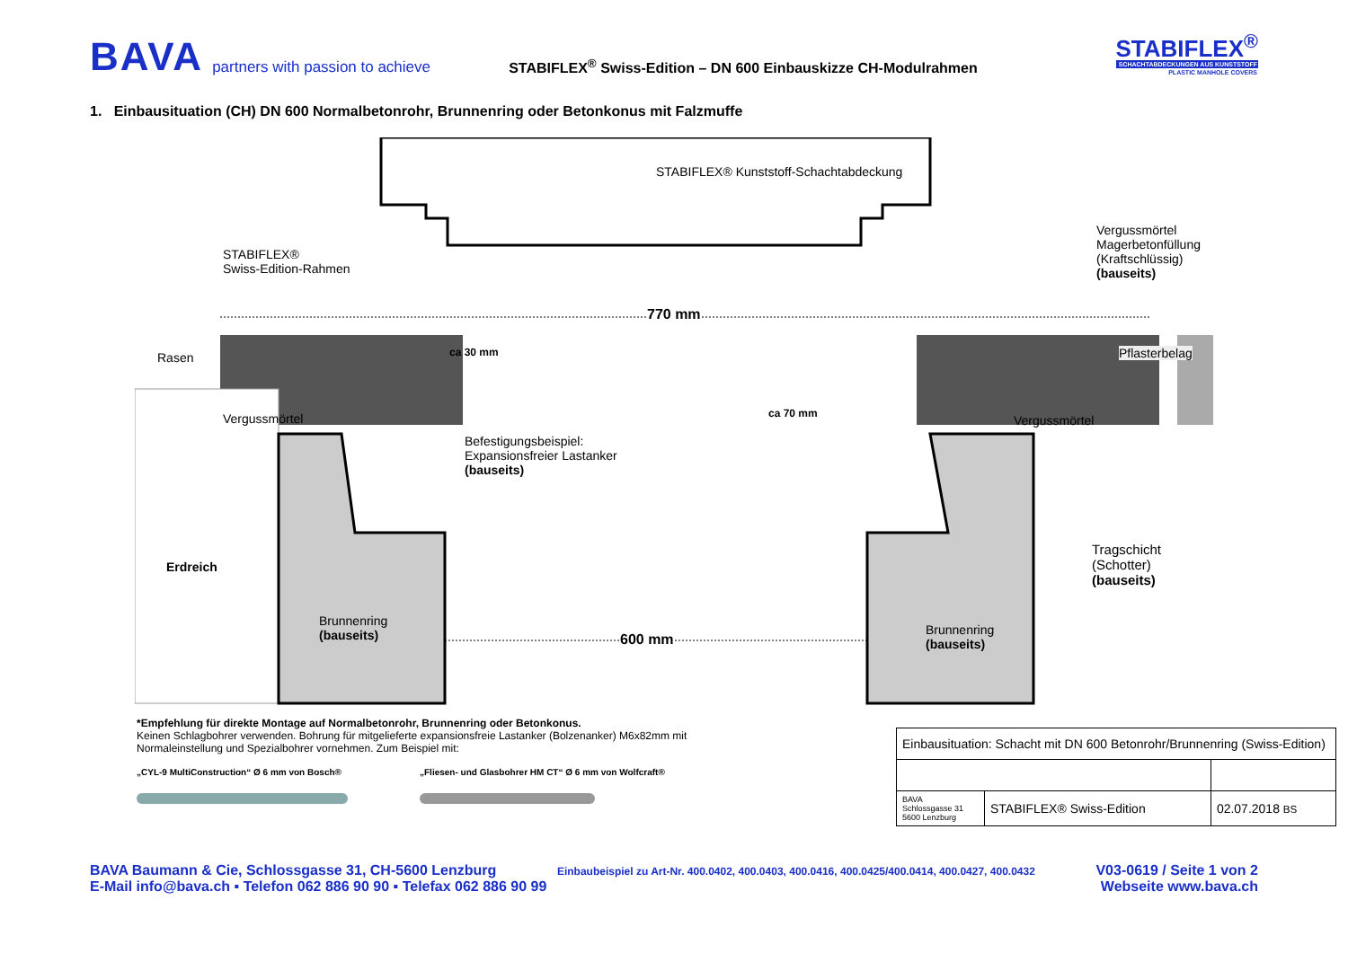BAVA
partners with passion to achieve
STABIFLEX<sup>®</sup> Swiss-Edition – DN 600 Einbauskizze CH-Modulrahmen
STABIFLEX<sup>®</sup>
SCHACHTABDECKUNGEN AUS KUNSTSTOFF
PLASTIC MANHOLE COVERS
1. Einbausituation (CH) DN 600 Normalbetonrohr, Brunnenring oder Betonkonus mit Falzmuffe
STABIFLEX® Kunststoff-Schachtabdeckung
STABIFLEX®
Swiss-Edition-Rahmen
Vergussmörtel
Magerbetonfüllung
(Kraftschlüssig)
(bauseits)
770 mm
Rasen Pflasterbelag
ca 30 mm
ca 70 mm
Vergussmörtel Vergussmörtel
Befestigungsbeispiel:
Expansionsfreier Lastanker
(bauseits)
Erdreich
Tragschicht
(Schotter)
(bauseits)
Brunnenring
(bauseits)
Brunnenring
(bauseits)
600 mm
*Empfehlung für direkte Montage auf Normalbetonrohr, Brunnenring oder Betonkonus.
Keinen Schlagbohrer verwenden. Bohrung für mitgelieferte expansionsfreie Lastanker (Bolzenanker) M6x82mm mit Normaleinstellung und Spezialbohrer vornehmen. Zum Beispiel mit:
„CYL-9 MultiConstruction“ Ø 6 mm von Bosch® „Fliesen- und Glasbohrer HM CT“ Ø 6 mm von Wolfcraft®
| Einbausituation: Schacht mit DN 600 Betonrohr/Brunnenring (Swiss-Edition) | | |
| BAVA Schlossgasse 31 5600 Lenzburg | STABIFLEX® Swiss-Edition | 02.07.2018 BS |
BAVA Baumann & Cie, Schlossgasse 31, CH-5600 Lenzburg Einbaubeispiel zu Art-Nr. 400.0402, 400.0403, 400.0416, 400.0425/400.0414, 400.0427, 400.0432 V03-0619 / Seite 1 von 2
E-Mail info@bava.ch ▪ Telefon 062 886 90 90 ▪ Telefax 062 886 90 99 Webseite www.bava.ch